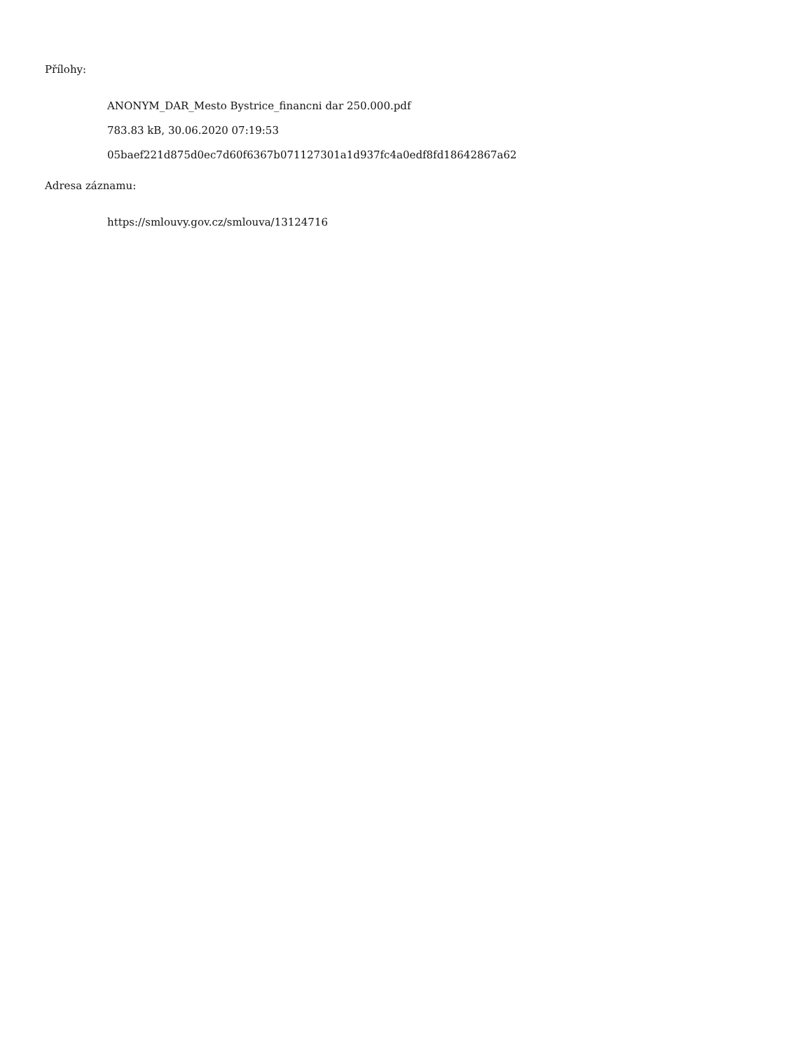Přílohy:
ANONYM_DAR_Mesto Bystrice_financni dar 250.000.pdf
783.83 kB, 30.06.2020 07:19:53
05baef221d875d0ec7d60f6367b071127301a1d937fc4a0edf8fd18642867a62
Adresa záznamu:
https://smlouvy.gov.cz/smlouva/13124716